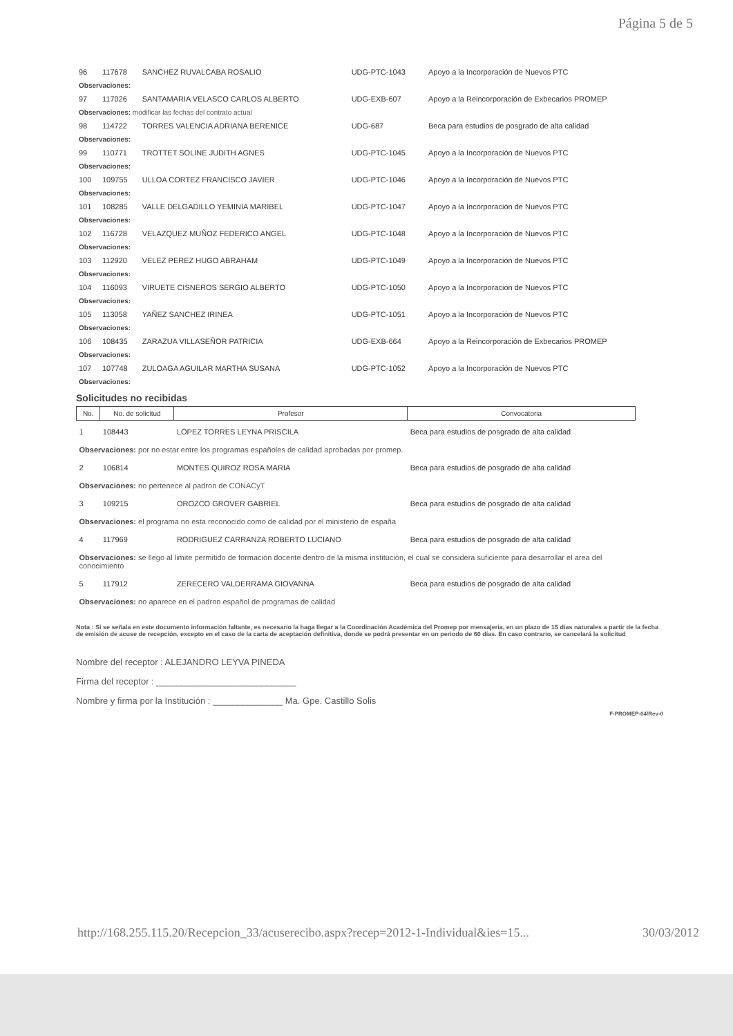Página 5 de 5
| 96 | 117678 | SANCHEZ RUVALCABA ROSALIO | UDG-PTC-1043 | Apoyo a la Incorporación de Nuevos PTC |
| Observaciones: | | | | |
| 97 | 117026 | SANTAMARIA VELASCO CARLOS ALBERTO | UDG-EXB-607 | Apoyo a la Reincorporación de Exbecarios PROMEP |
| Observaciones: modificar las fechas del contrato actual | | | | |
| 98 | 114722 | TORRES VALENCIA ADRIANA BERENICE | UDG-687 | Beca para estudios de posgrado de alta calidad |
| Observaciones: | | | | |
| 99 | 110771 | TROTTET SOLINE JUDITH AGNES | UDG-PTC-1045 | Apoyo a la Incorporación de Nuevos PTC |
| Observaciones: | | | | |
| 100 | 109755 | ULLOA CORTEZ FRANCISCO JAVIER | UDG-PTC-1046 | Apoyo a la Incorporación de Nuevos PTC |
| Observaciones: | | | | |
| 101 | 108285 | VALLE DELGADILLO YEMINIA MARIBEL | UDG-PTC-1047 | Apoyo a la Incorporación de Nuevos PTC |
| Observaciones: | | | | |
| 102 | 116728 | VELAZQUEZ MUÑOZ FEDERICO ANGEL | UDG-PTC-1048 | Apoyo a la Incorporación de Nuevos PTC |
| Observaciones: | | | | |
| 103 | 112920 | VELEZ PEREZ HUGO ABRAHAM | UDG-PTC-1049 | Apoyo a la Incorporación de Nuevos PTC |
| Observaciones: | | | | |
| 104 | 116093 | VIRUETE CISNEROS SERGIO ALBERTO | UDG-PTC-1050 | Apoyo a la Incorporación de Nuevos PTC |
| Observaciones: | | | | |
| 105 | 113058 | YAÑEZ SANCHEZ IRINEA | UDG-PTC-1051 | Apoyo a la Incorporación de Nuevos PTC |
| Observaciones: | | | | |
| 106 | 108435 | ZARAZUA VILLASEÑOR PATRICIA | UDG-EXB-664 | Apoyo a la Reincorporación de Exbecarios PROMEP |
| Observaciones: | | | | |
| 107 | 107748 | ZULOAGA AGUILAR MARTHA SUSANA | UDG-PTC-1052 | Apoyo a la Incorporación de Nuevos PTC |
| Observaciones: | | | | |
Solicitudes no recibidas
| No. | No. de solicitud | Profesor | Convocatoria |
| --- | --- | --- | --- |
| 1 | 108443 | LÓPEZ TORRES LEYNA PRISCILA | Beca para estudios de posgrado de alta calidad |
| Observaciones: por no estar entre los programas españoles de calidad aprobadas por promep. | | | |
| 2 | 106814 | MONTES QUIROZ ROSA MARIA | Beca para estudios de posgrado de alta calidad |
| Observaciones: no pertenece al padron de CONACyT | | | |
| 3 | 109215 | OROZCO GROVER GABRIEL | Beca para estudios de posgrado de alta calidad |
| Observaciones: el programa no esta reconocido como de calidad por el ministerio de españa | | | |
| 4 | 117969 | RODRIGUEZ CARRANZA ROBERTO LUCIANO | Beca para estudios de posgrado de alta calidad |
| Observaciones: se llego al limite permitido de formación docente dentro de la misma institución, el cual se considera suficiente para desarrollar el area del conocimiento | | | |
| 5 | 117912 | ZERECERO VALDERRAMA GIOVANNA | Beca para estudios de posgrado de alta calidad |
| Observaciones: no aparece en el padron español de programas de calidad | | | |
Nota : Si se señala en este documento información faltante, es necesario la haga llegar a la Coordinación Académica del Promep por mensajeria, en un plazo de 15 días naturales a partir de la fecha de emisión de acuse de recepción, excepto en el caso de la carta de aceptación definitiva, donde se podrá presentar en un periodo de 60 días. En caso contrario, se cancelará la solicitud
Nombre del receptor : ALEJANDRO LEYVA PINEDA
Firma del receptor : ____________________________
Nombre y firma por la Institución : ______________ Ma. Gpe. Castillo Solis
F-PROMEP-04/Rev-0
http://168.255.115.20/Recepcion_33/acuserecibo.aspx?recep=2012-1-Individual&ies=15... 30/03/2012